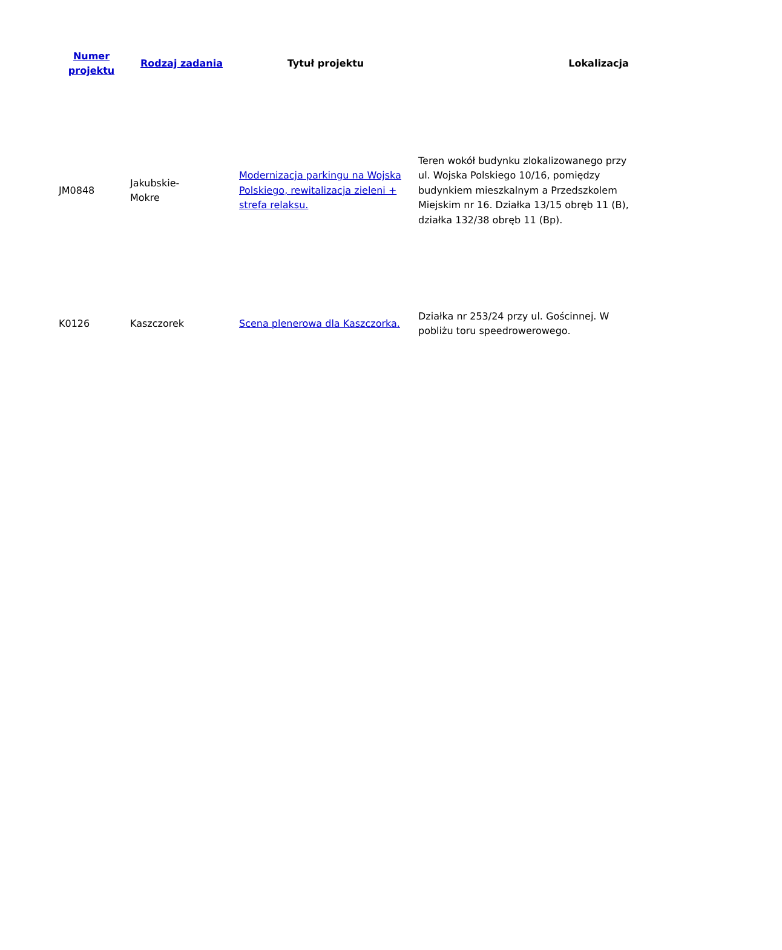| Numer projektu | Rodzaj zadania | Tytuł projektu | Lokalizacja |
| --- | --- | --- | --- |
| JM0848 | Jakubskie- Mokre | Modernizacja parkingu na Wojska Polskiego, rewitalizacja zieleni + strefa relaksu. | Teren wokół budynku zlokalizowanego przy ul. Wojska Polskiego 10/16, pomiędzy budynkiem mieszkalnym a Przedszkolem Miejskim nr 16. Działka 13/15 obręb 11 (B), działka 132/38 obręb 11 (Bp). |
| K0126 | Kaszczorek | Scena plenerowa dla Kaszczorka. | Działka nr 253/24 przy ul. Gościnnej. W pobliżu toru speedrowerowego. |